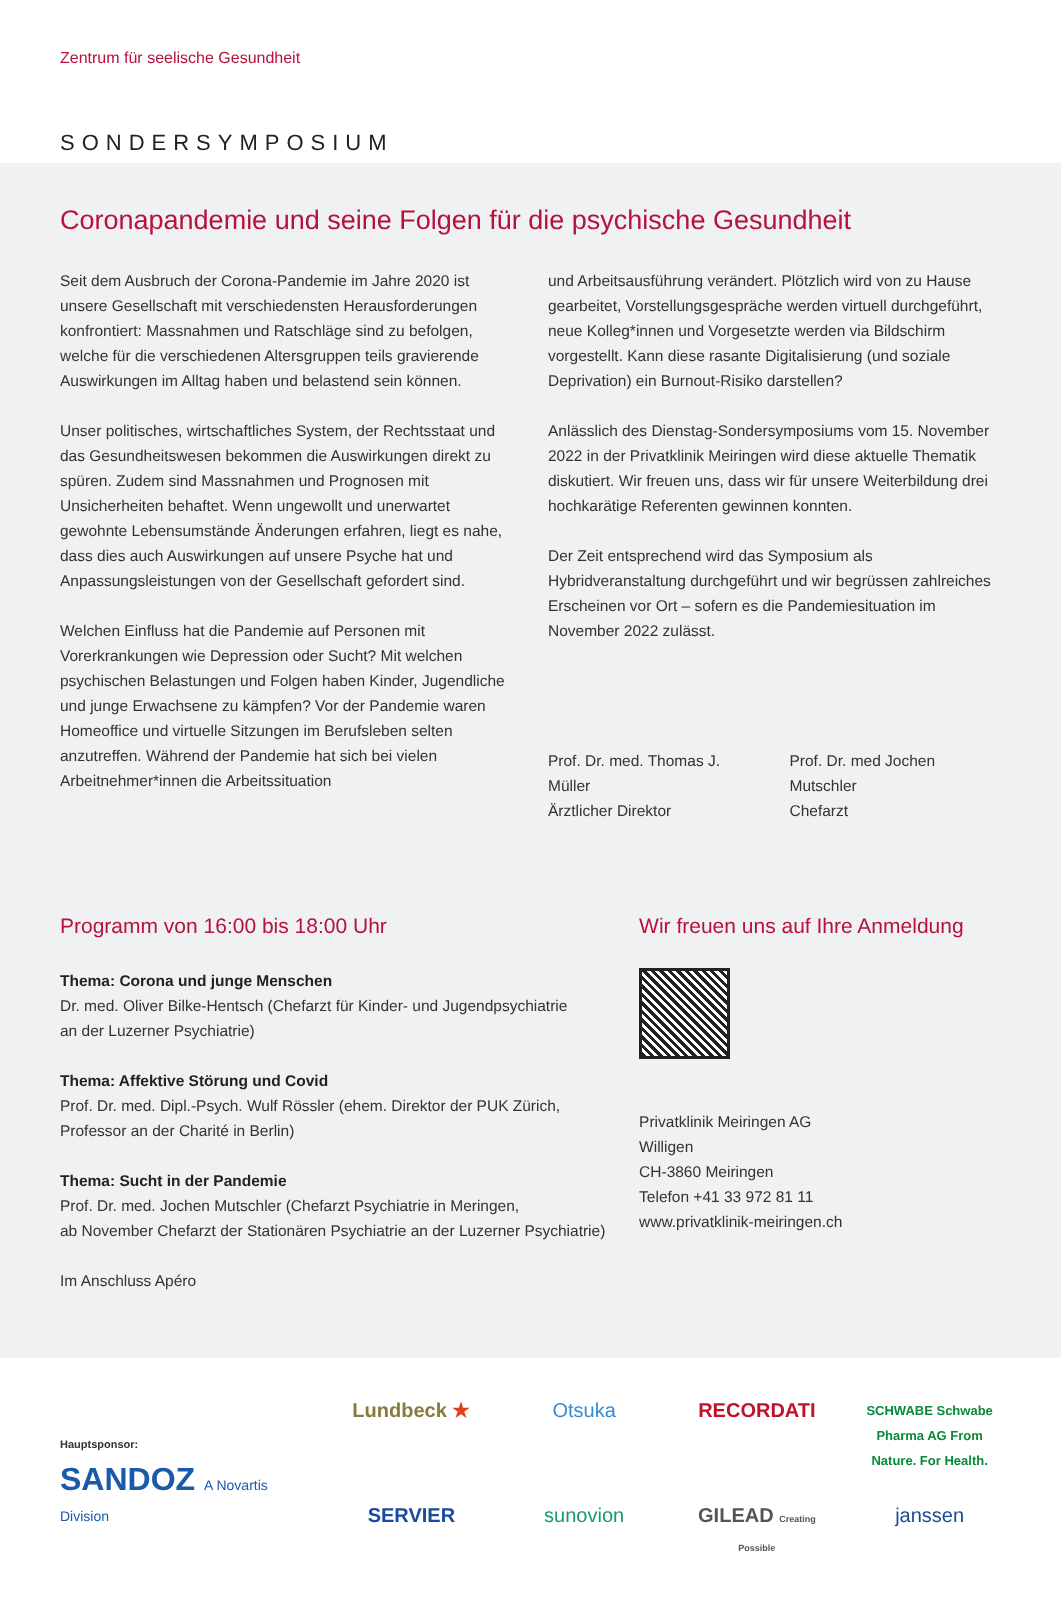Zentrum für seelische Gesundheit
SONDERSYMPOSIUM
Coronapandemie und seine Folgen für die psychische Gesundheit
Seit dem Ausbruch der Corona-Pandemie im Jahre 2020 ist unsere Gesellschaft mit verschiedensten Herausforderungen konfrontiert: Massnahmen und Ratschläge sind zu befolgen, welche für die verschiedenen Altersgruppen teils gravierende Auswirkungen im Alltag haben und belastend sein können.
Unser politisches, wirtschaftliches System, der Rechtsstaat und das Gesundheitswesen bekommen die Auswirkungen direkt zu spüren. Zudem sind Massnahmen und Prognosen mit Unsicherheiten behaftet. Wenn ungewollt und unerwartet gewohnte Lebensumstände Änderungen erfahren, liegt es nahe, dass dies auch Auswirkungen auf unsere Psyche hat und Anpassungsleistungen von der Gesellschaft gefordert sind.
Welchen Einfluss hat die Pandemie auf Personen mit Vorerkrankungen wie Depression oder Sucht? Mit welchen psychischen Belastungen und Folgen haben Kinder, Jugendliche und junge Erwachsene zu kämpfen? Vor der Pandemie waren Homeoffice und virtuelle Sitzungen im Berufsleben selten anzutreffen. Während der Pandemie hat sich bei vielen Arbeitnehmer*innen die Arbeitssituation
und Arbeitsausführung verändert. Plötzlich wird von zu Hause gearbeitet, Vorstellungsgespräche werden virtuell durchgeführt, neue Kolleg*innen und Vorgesetzte werden via Bildschirm vorgestellt. Kann diese rasante Digitalisierung (und soziale Deprivation) ein Burnout-Risiko darstellen?
Anlässlich des Dienstag-Sondersymposiums vom 15. November 2022 in der Privatklinik Meiringen wird diese aktuelle Thematik diskutiert. Wir freuen uns, dass wir für unsere Weiterbildung drei hochkarätige Referenten gewinnen konnten.
Der Zeit entsprechend wird das Symposium als Hybridveranstaltung durchgeführt und wir begrüssen zahlreiches Erscheinen vor Ort – sofern es die Pandemiesituation im November 2022 zulässt.
Prof. Dr. med. Thomas J. Müller
Ärztlicher Direktor
Prof. Dr. med Jochen Mutschler
Chefarzt
Programm von 16:00 bis 18:00 Uhr
Thema: Corona und junge Menschen
Dr. med. Oliver Bilke-Hentsch (Chefarzt für Kinder- und Jugendpsychiatrie
an der Luzerner Psychiatrie)
Thema: Affektive Störung und Covid
Prof. Dr. med. Dipl.-Psych. Wulf Rössler (ehem. Direktor der PUK Zürich,
Professor an der Charité in Berlin)
Thema: Sucht in der Pandemie
Prof. Dr. med. Jochen Mutschler (Chefarzt Psychiatrie in Meringen,
ab November Chefarzt der Stationären Psychiatrie an der Luzerner Psychiatrie)
Im Anschluss Apéro
Wir freuen uns auf Ihre Anmeldung
Privatklinik Meiringen AG
Willigen
CH-3860 Meiringen
Telefon +41 33 972 81 11
www.privatklinik-meiringen.ch
Hauptsponsor:
SANDOZ A Novartis Division
Lundbeck ★
Otsuka
RECORDATI
SCHWABE Schwabe Pharma AG From Nature. For Health.
SERVIER
sunovion
GILEAD Creating Possible
janssen